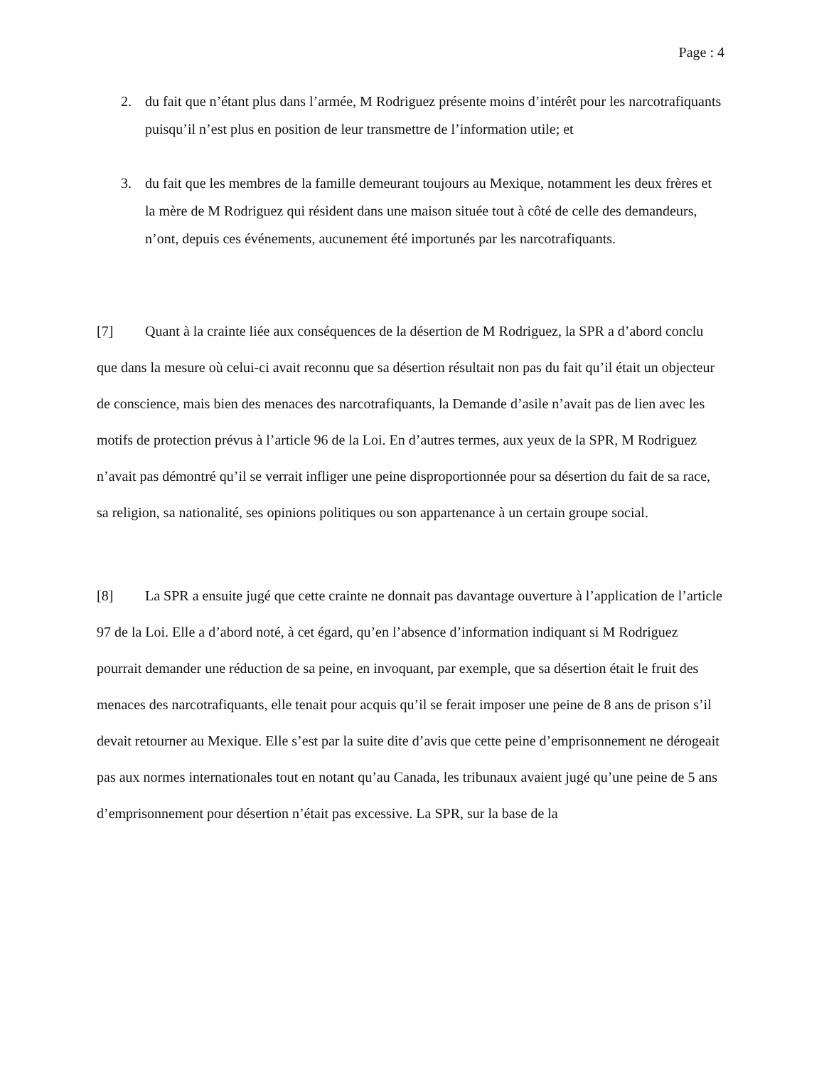Page : 4
2. du fait que n’étant plus dans l’armée, M Rodriguez présente moins d’intérêt pour les narcotrafiquants puisqu’il n’est plus en position de leur transmettre de l’information utile; et
3. du fait que les membres de la famille demeurant toujours au Mexique, notamment les deux frères et la mère de M Rodriguez qui résident dans une maison située tout à côté de celle des demandeurs, n’ont, depuis ces événements, aucunement été importunés par les narcotrafiquants.
[7] Quant à la crainte liée aux conséquences de la désertion de M Rodriguez, la SPR a d’abord conclu que dans la mesure où celui-ci avait reconnu que sa désertion résultait non pas du fait qu’il était un objecteur de conscience, mais bien des menaces des narcotrafiquants, la Demande d’asile n’avait pas de lien avec les motifs de protection prévus à l’article 96 de la Loi. En d’autres termes, aux yeux de la SPR, M Rodriguez n’avait pas démontré qu’il se verrait infliger une peine disproportionnée pour sa désertion du fait de sa race, sa religion, sa nationalité, ses opinions politiques ou son appartenance à un certain groupe social.
[8] La SPR a ensuite jugé que cette crainte ne donnait pas davantage ouverture à l’application de l’article 97 de la Loi. Elle a d’abord noté, à cet égard, qu’en l’absence d’information indiquant si M Rodriguez pourrait demander une réduction de sa peine, en invoquant, par exemple, que sa désertion était le fruit des menaces des narcotrafiquants, elle tenait pour acquis qu’il se ferait imposer une peine de 8 ans de prison s’il devait retourner au Mexique. Elle s’est par la suite dite d’avis que cette peine d’emprisonnement ne dérogeait pas aux normes internationales tout en notant qu’au Canada, les tribunaux avaient jugé qu’une peine de 5 ans d’emprisonnement pour désertion n’était pas excessive. La SPR, sur la base de la